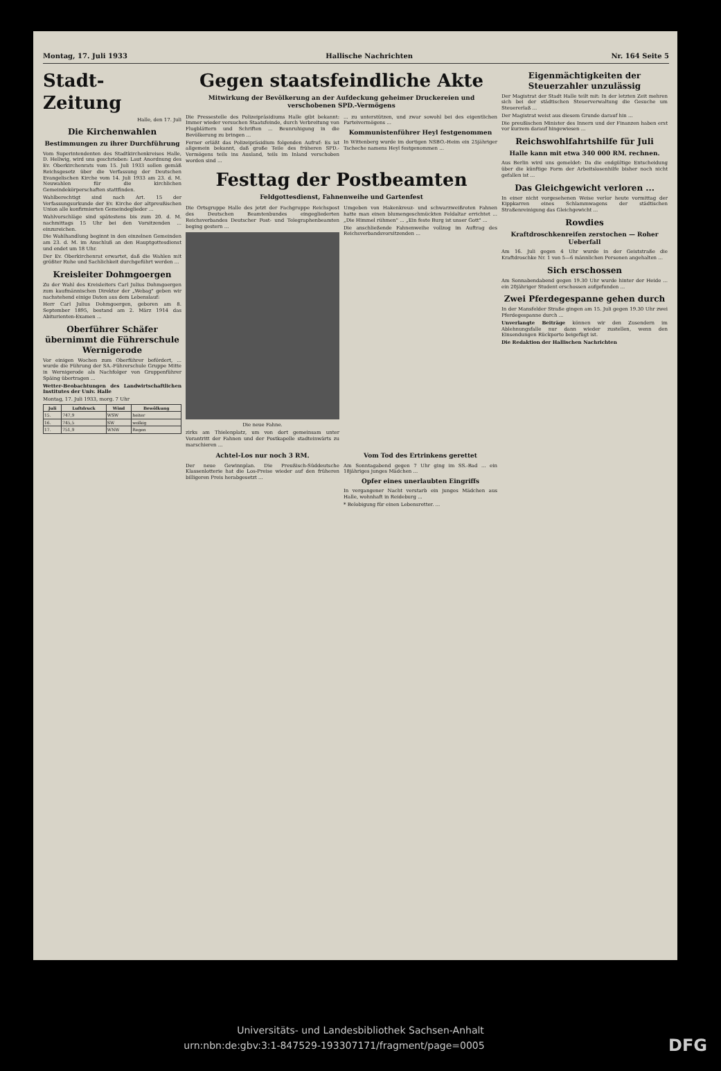Montag, 17. Juli 1933 Hallische Nachrichten Nr. 164 Seite 5
Stadt-Zeitung
Halle, den 17. Juli
Die Kirchenwahlen
Bestimmungen zu ihrer Durchführung
Vom Superintendenten des Stadtkirchenkreises Halle, D. Hellwig, wird uns geschrieben: Laut Anordnung des Ev. Oberkirchenrats vom 15. Juli 1933 sollen gemäß Reichsgesetz über die Verfassung der Deutschen Evangelischen Kirche vom 14. Juli 1933 am 23. d. M. Neuwahlen für die kirchlichen Gemeindekörperschaften stattfinden.
Wahlberechtigt sind nach Art. 15 der Verfassungsurkunde der Ev. Kirche der altpreußischen Union alle konfirmierten Gemeindeglieder ...
Wahlvorschläge sind spätestens bis zum 20. d. M. nachmittags 15 Uhr bei den Vorsitzenden ... einzureichen.
Die Wahlhandlung beginnt in den einzelnen Gemeinden am 23. d. M. im Anschluß an den Hauptgottesdienst und endet um 18 Uhr.
Der Ev. Oberkirchenrat erwartet, daß die Wahlen mit größter Ruhe und Sachlichkeit durchgeführt werden ...
Kreisleiter Dohmgoergen
Zu der Wahl des Kreisleiters Carl Julius Dohmgoergen zum kaufmännischen Direktor der „Webag" geben wir nachstehend einige Daten aus dem Lebenslauf:
Herr Carl Julius Dohmgoergen, geboren am 8. September 1895, bestand am 2. März 1914 das Abiturienten-Examen ...
Oberführer Schäfer übernimmt die Führerschule Wernigerode
Vor einigen Wochen zum Oberführer befördert, ... wurde die Führung der SA.-Führerschule Gruppe Mitte in Wernigerode als Nachfolger von Gruppenführer Späing übertragen ...
Wetter-Beobachtungen des Landwirtschaftlichen Institutes der Univ. Halle
Montag, 17. Juli 1933, morg. 7 Uhr
| Juli | Luftdruck | Wind | Bewölkung |
| --- | --- | --- | --- |
| 15. | 747,9 | WSW | heiter |
| 16. | 745,5 | SW | wolkig |
| 17. | 751,9 | WNW | Regen |
Gegen staatsfeindliche Akte
Mitwirkung der Bevölkerung an der Aufdeckung geheimer Druckereien und verschobenen SPD.-Vermögens
Die Pressestelle des Polizeipräsidiums Halle gibt bekannt: Immer wieder versuchen Staatsfeinde, durch Verbreitung von Flugblättern und Schriften ... Beunruhigung in die Bevölkerung zu bringen ...
Ferner erläßt das Polizeipräsidium folgenden Aufruf: Es ist allgemein bekannt, daß große Teile des früheren SPD.-Vermögens teils ins Ausland, teils im Inland verschoben worden sind ...
... zu unterstützen, und zwar sowohl bei des eigentlichen Parteivermögens ...
Kommunistenführer Heyl festgenommen
In Wittenberg wurde im dortigen NSBO.-Heim ein 25jähriger Tscheche namens Heyl festgenommen ...
Festtag der Postbeamten
Feldgottesdienst, Fahnenweihe und Gartenfest
Die Ortsgruppe Halle des jetzt der Fachgruppe Reichspost des Deutschen Beamtenbundes eingegliederten Reichsverbandes Deutscher Post- und Telegraphenbeamten beging gestern ...
Die neue Fahne.
zirks am Thielenplatz, um von dort gemeinsam unter Vorantritt der Fahnen und der Postkapelle stadteinwärts zu marschieren ...
Umgeben von Hakenkreuz- und schwarzweißroten Fahnen hatte man einen blumengeschmückten Feldaltar errichtet ... „Die Himmel rühmen" ... „Ein feste Burg ist unser Gott" ...
Die anschließende Fahnenweihe vollzog im Auftrag des Reichsverbandsvorsitzenden ...
Achtel-Los nur noch 3 RM.
Der neue Gewinnplan. Die Preußisch-Süddeutsche Klassenlotterie hat die Los-Preise wieder auf den früheren billigeren Preis herabgesetzt ...
Vom Tod des Ertrinkens gerettet
Am Sonntagabend gegen 7 Uhr ging im SS.-Bad ... ein 18jähriges junges Mädchen ...
Opfer eines unerlaubten Eingriffs
In vergangener Nacht verstarb ein junges Mädchen aus Halle, wohnhaft in Reideburg ...
* Belobigung für einen Lebensretter. ...
Eigenmächtigkeiten der Steuerzahler unzulässig
Der Magistrat der Stadt Halle teilt mit: In der letzten Zeit mehren sich bei der städtischen Steuerverwaltung die Gesuche um Steuererlaß ...
Der Magistrat weist aus diesem Grunde darauf hin ...
Die preußischen Minister des Innern und der Finanzen haben erst vor kurzem darauf hingewiesen ...
Reichswohlfahrtshilfe für Juli
Halle kann mit etwa 340 000 RM. rechnen.
Aus Berlin wird uns gemeldet: Da die endgültige Entscheidung über die künftige Form der Arbeitslosenhilfe bisher noch nicht gefallen ist ...
Das Gleichgewicht verloren ...
In einer nicht vorgesehenen Weise verlor heute vormittag der Kippkarren eines Schlammwagens der städtischen Straßenreinigung das Gleichgewicht ...
Rowdies
Kraftdroschkenreifen zerstochen — Roher Ueberfall
Am 16. Juli gegen 4 Uhr wurde in der Geiststraße die Kraftdroschke Nr. 1 von 5—6 männlichen Personen angehalten ...
Sich erschossen
Am Sonnabendabend gegen 19.30 Uhr wurde hinter der Heide ... ein 20jähriger Student erschossen aufgefunden ...
Zwei Pferdegespanne gehen durch
In der Mansfelder Straße gingen am 15. Juli gegen 19.30 Uhr zwei Pferdegespanne durch ...
Unverlangte Beiträge können wir den Zusendern im Ablehnungsfalle nur dann wieder zustellen, wenn den Einsendungen Rückporto beigefügt ist.
Die Redaktion der Hallischen Nachrichten
Universitäts- und Landesbibliothek Sachsen-Anhalt
urn:nbn:de:gbv:3:1-847529-193307171/fragment/page=0005 DFG